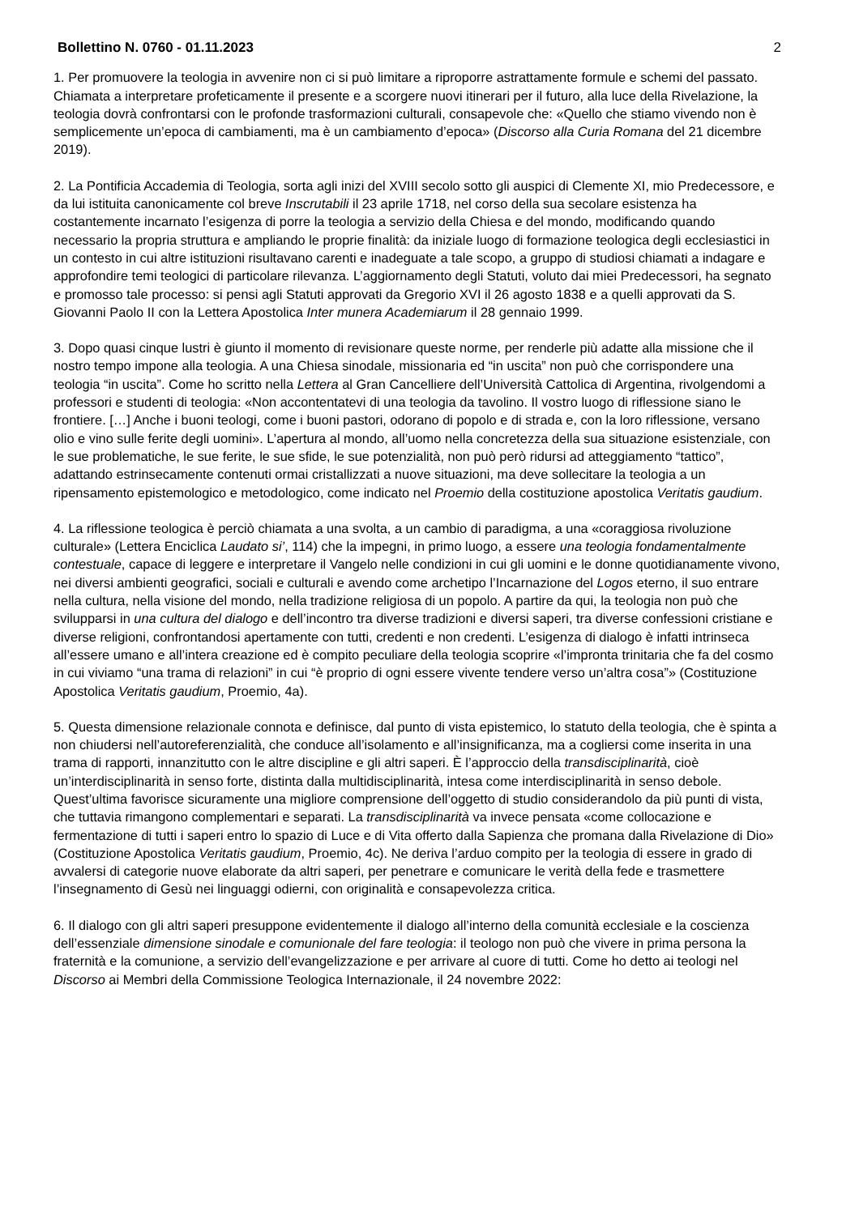Bollettino N. 0760 - 01.11.2023 2
1. Per promuovere la teologia in avvenire non ci si può limitare a riproporre astrattamente formule e schemi del passato. Chiamata a interpretare profeticamente il presente e a scorgere nuovi itinerari per il futuro, alla luce della Rivelazione, la teologia dovrà confrontarsi con le profonde trasformazioni culturali, consapevole che: «Quello che stiamo vivendo non è semplicemente un’epoca di cambiamenti, ma è un cambiamento d’epoca» (Discorso alla Curia Romana del 21 dicembre 2019).
2. La Pontificia Accademia di Teologia, sorta agli inizi del XVIII secolo sotto gli auspici di Clemente XI, mio Predecessore, e da lui istituita canonicamente col breve Inscrutabili il 23 aprile 1718, nel corso della sua secolare esistenza ha costantemente incarnato l’esigenza di porre la teologia a servizio della Chiesa e del mondo, modificando quando necessario la propria struttura e ampliando le proprie finalità: da iniziale luogo di formazione teologica degli ecclesiastici in un contesto in cui altre istituzioni risultavano carenti e inadeguate a tale scopo, a gruppo di studiosi chiamati a indagare e approfondire temi teologici di particolare rilevanza. L’aggiornamento degli Statuti, voluto dai miei Predecessori, ha segnato e promosso tale processo: si pensi agli Statuti approvati da Gregorio XVI il 26 agosto 1838 e a quelli approvati da S. Giovanni Paolo II con la Lettera Apostolica Inter munera Academiarum il 28 gennaio 1999.
3. Dopo quasi cinque lustri è giunto il momento di revisionare queste norme, per renderle più adatte alla missione che il nostro tempo impone alla teologia. A una Chiesa sinodale, missionaria ed “in uscita” non può che corrispondere una teologia “in uscita”. Come ho scritto nella Lettera al Gran Cancelliere dell’Università Cattolica di Argentina, rivolgendomi a professori e studenti di teologia: «Non accontentatevi di una teologia da tavolino. Il vostro luogo di riflessione siano le frontiere. […] Anche i buoni teologi, come i buoni pastori, odorano di popolo e di strada e, con la loro riflessione, versano olio e vino sulle ferite degli uomini». L’apertura al mondo, all’uomo nella concretezza della sua situazione esistenziale, con le sue problematiche, le sue ferite, le sue sfide, le sue potenzialità, non può però ridursi ad atteggiamento “tattico”, adattando estrinsecamente contenuti ormai cristallizzati a nuove situazioni, ma deve sollecitare la teologia a un ripensamento epistemologico e metodologico, come indicato nel Proemio della costituzione apostolica Veritatis gaudium.
4. La riflessione teologica è perciò chiamata a una svolta, a un cambio di paradigma, a una «coraggiosa rivoluzione culturale» (Lettera Enciclica Laudato si’, 114) che la impegni, in primo luogo, a essere una teologia fondamentalmente contestuale, capace di leggere e interpretare il Vangelo nelle condizioni in cui gli uomini e le donne quotidianamente vivono, nei diversi ambienti geografici, sociali e culturali e avendo come archetipo l’Incarnazione del Logos eterno, il suo entrare nella cultura, nella visione del mondo, nella tradizione religiosa di un popolo. A partire da qui, la teologia non può che svilupparsi in una cultura del dialogo e dell’incontro tra diverse tradizioni e diversi saperi, tra diverse confessioni cristiane e diverse religioni, confrontandosi apertamente con tutti, credenti e non credenti. L’esigenza di dialogo è infatti intrinseca all’essere umano e all’intera creazione ed è compito peculiare della teologia scoprire «l’impronta trinitaria che fa del cosmo in cui viviamo “una trama di relazioni” in cui “è proprio di ogni essere vivente tendere verso un’altra cosa”» (Costituzione Apostolica Veritatis gaudium, Proemio, 4a).
5. Questa dimensione relazionale connota e definisce, dal punto di vista epistemico, lo statuto della teologia, che è spinta a non chiudersi nell’autoreferenzialità, che conduce all’isolamento e all’insignificanza, ma a cogliersi come inserita in una trama di rapporti, innanzitutto con le altre discipline e gli altri saperi. È l’approccio della transdisciplinarità, cioè un’interdisciplinarità in senso forte, distinta dalla multidisciplinarità, intesa come interdisciplinarità in senso debole. Quest’ultima favorisce sicuramente una migliore comprensione dell’oggetto di studio considerandolo da più punti di vista, che tuttavia rimangono complementari e separati. La transdisciplinarità va invece pensata «come collocazione e fermentazione di tutti i saperi entro lo spazio di Luce e di Vita offerto dalla Sapienza che promana dalla Rivelazione di Dio» (Costituzione Apostolica Veritatis gaudium, Proemio, 4c). Ne deriva l’arduo compito per la teologia di essere in grado di avvalersi di categorie nuove elaborate da altri saperi, per penetrare e comunicare le verità della fede e trasmettere l’insegnamento di Gesù nei linguaggi odierni, con originalità e consapevolezza critica.
6. Il dialogo con gli altri saperi presuppone evidentemente il dialogo all’interno della comunità ecclesiale e la coscienza dell’essenziale dimensione sinodale e comunionale del fare teologia: il teologo non può che vivere in prima persona la fraternità e la comunione, a servizio dell’evangelizzazione e per arrivare al cuore di tutti. Come ho detto ai teologi nel Discorso ai Membri della Commissione Teologica Internazionale, il 24 novembre 2022: